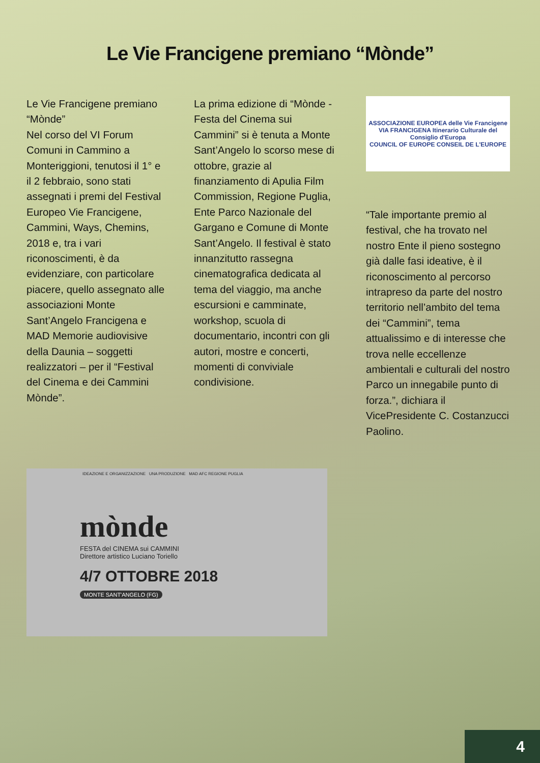Le Vie Francigene premiano “Mònde”
Le Vie Francigene premiano “Mònde”
Nel corso del VI Forum Comuni in Cammino a Monteriggioni, tenutosi il 1° e il 2 febbraio, sono stati assegnati i premi del Festival Europeo Vie Francigene, Cammini, Ways, Chemins, 2018 e, tra i vari riconoscimenti, è da evidenziare, con particolare piacere, quello assegnato alle associazioni Monte Sant’Angelo Francigena e MAD Memorie audiovisive della Daunia – soggetti realizzatori – per il “Festival del Cinema e dei Cammini Mònde”.
La prima edizione di “Mònde - Festa del Cinema sui Cammini” si è tenuta a Monte Sant’Angelo lo scorso mese di ottobre, grazie al finanziamento di Apulia Film Commission, Regione Puglia, Ente Parco Nazionale del Gargano e Comune di Monte Sant’Angelo. Il festival è stato innanzitutto rassegna cinematografica dedicata al tema del viaggio, ma anche escursioni e camminate, workshop, scuola di documentario, incontri con gli autori, mostre e concerti, momenti di conviviale condivisione.
ASSOCIAZIONE EUROPEA delle Vie Francigene
VIA FRANCIGENA Itinerario Culturale del Consiglio d'Europa
COUNCIL OF EUROPE CONSEIL DE L'EUROPE
“Tale importante premio al festival, che ha trovato nel nostro Ente il pieno sostegno già dalle fasi ideative, è il riconoscimento al percorso intrapreso da parte del nostro territorio nell’ambito del tema dei “Cammini”, tema attualissimo e di interesse che trova nelle eccellenze ambientali e culturali del nostro Parco un innegabile punto di forza.”, dichiara il VicePresidente C. Costanzucci Paolino.
IDEAZIONE E ORGANIZZAZIONE UNA PRODUZIONE MAD AFC REGIONE PUGLIA
mònde
FESTA del CINEMA sui CAMMINI
Direttore artistico Luciano Toriello
4/7 OTTOBRE 2018
MONTE SANT'ANGELO (FG)
4